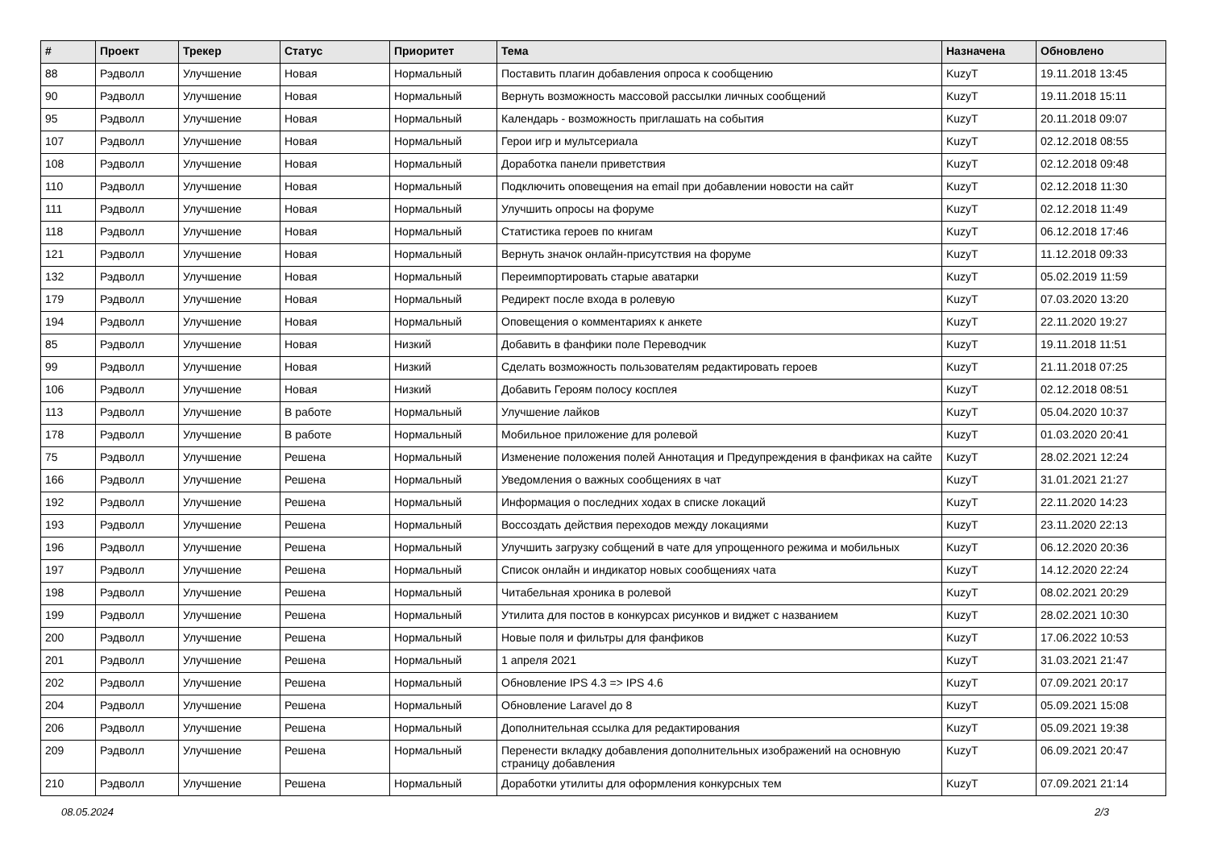| # | Проект | Трекер | Статус | Приоритет | Тема | Назначена | Обновлено |
| --- | --- | --- | --- | --- | --- | --- | --- |
| 88 | Рэдволл | Улучшение | Новая | Нормальный | Поставить плагин добавления опроса к сообщению | KuzyT | 19.11.2018 13:45 |
| 90 | Рэдволл | Улучшение | Новая | Нормальный | Вернуть возможность массовой рассылки личных сообщений | KuzyT | 19.11.2018 15:11 |
| 95 | Рэдволл | Улучшение | Новая | Нормальный | Календарь - возможность приглашать на события | KuzyT | 20.11.2018 09:07 |
| 107 | Рэдволл | Улучшение | Новая | Нормальный | Герои игр и мультсериала | KuzyT | 02.12.2018 08:55 |
| 108 | Рэдволл | Улучшение | Новая | Нормальный | Доработка панели приветствия | KuzyT | 02.12.2018 09:48 |
| 110 | Рэдволл | Улучшение | Новая | Нормальный | Подключить оповещения на email при добавлении новости на сайт | KuzyT | 02.12.2018 11:30 |
| 111 | Рэдволл | Улучшение | Новая | Нормальный | Улучшить опросы на форуме | KuzyT | 02.12.2018 11:49 |
| 118 | Рэдволл | Улучшение | Новая | Нормальный | Статистика героев по книгам | KuzyT | 06.12.2018 17:46 |
| 121 | Рэдволл | Улучшение | Новая | Нормальный | Вернуть значок онлайн-присутствия на форуме | KuzyT | 11.12.2018 09:33 |
| 132 | Рэдволл | Улучшение | Новая | Нормальный | Переимпортировать старые аватарки | KuzyT | 05.02.2019 11:59 |
| 179 | Рэдволл | Улучшение | Новая | Нормальный | Редирект после входа в ролевую | KuzyT | 07.03.2020 13:20 |
| 194 | Рэдволл | Улучшение | Новая | Нормальный | Оповещения о комментариях к анкете | KuzyT | 22.11.2020 19:27 |
| 85 | Рэдволл | Улучшение | Новая | Низкий | Добавить в фанфики поле Переводчик | KuzyT | 19.11.2018 11:51 |
| 99 | Рэдволл | Улучшение | Новая | Низкий | Сделать возможность пользователям редактировать героев | KuzyT | 21.11.2018 07:25 |
| 106 | Рэдволл | Улучшение | Новая | Низкий | Добавить Героям полосу косплея | KuzyT | 02.12.2018 08:51 |
| 113 | Рэдволл | Улучшение | В работе | Нормальный | Улучшение лайков | KuzyT | 05.04.2020 10:37 |
| 178 | Рэдволл | Улучшение | В работе | Нормальный | Мобильное приложение для ролевой | KuzyT | 01.03.2020 20:41 |
| 75 | Рэдволл | Улучшение | Решена | Нормальный | Изменение положения полей Аннотация и Предупреждения в фанфиках на сайте | KuzyT | 28.02.2021 12:24 |
| 166 | Рэдволл | Улучшение | Решена | Нормальный | Уведомления о важных сообщениях в чат | KuzyT | 31.01.2021 21:27 |
| 192 | Рэдволл | Улучшение | Решена | Нормальный | Информация о последних ходах в списке локаций | KuzyT | 22.11.2020 14:23 |
| 193 | Рэдволл | Улучшение | Решена | Нормальный | Воссоздать действия переходов между локациями | KuzyT | 23.11.2020 22:13 |
| 196 | Рэдволл | Улучшение | Решена | Нормальный | Улучшить загрузку собщений в чате для упрощенного режима и мобильных | KuzyT | 06.12.2020 20:36 |
| 197 | Рэдволл | Улучшение | Решена | Нормальный | Список онлайн и индикатор новых сообщениях чата | KuzyT | 14.12.2020 22:24 |
| 198 | Рэдволл | Улучшение | Решена | Нормальный | Читабельная хроника в ролевой | KuzyT | 08.02.2021 20:29 |
| 199 | Рэдволл | Улучшение | Решена | Нормальный | Утилита для постов в конкурсах рисунков и виджет с названием | KuzyT | 28.02.2021 10:30 |
| 200 | Рэдволл | Улучшение | Решена | Нормальный | Новые поля и фильтры для фанфиков | KuzyT | 17.06.2022 10:53 |
| 201 | Рэдволл | Улучшение | Решена | Нормальный | 1 апреля 2021 | KuzyT | 31.03.2021 21:47 |
| 202 | Рэдволл | Улучшение | Решена | Нормальный | Обновление IPS 4.3 => IPS 4.6 | KuzyT | 07.09.2021 20:17 |
| 204 | Рэдволл | Улучшение | Решена | Нормальный | Обновление Laravel до 8 | KuzyT | 05.09.2021 15:08 |
| 206 | Рэдволл | Улучшение | Решена | Нормальный | Дополнительная ссылка для редактирования | KuzyT | 05.09.2021 19:38 |
| 209 | Рэдволл | Улучшение | Решена | Нормальный | Перенести вкладку добавления дополнительных изображений на основную страницу добавления | KuzyT | 06.09.2021 20:47 |
| 210 | Рэдволл | Улучшение | Решена | Нормальный | Доработки утилиты для оформления конкурсных тем | KuzyT | 07.09.2021 21:14 |
08.05.2024 2/3